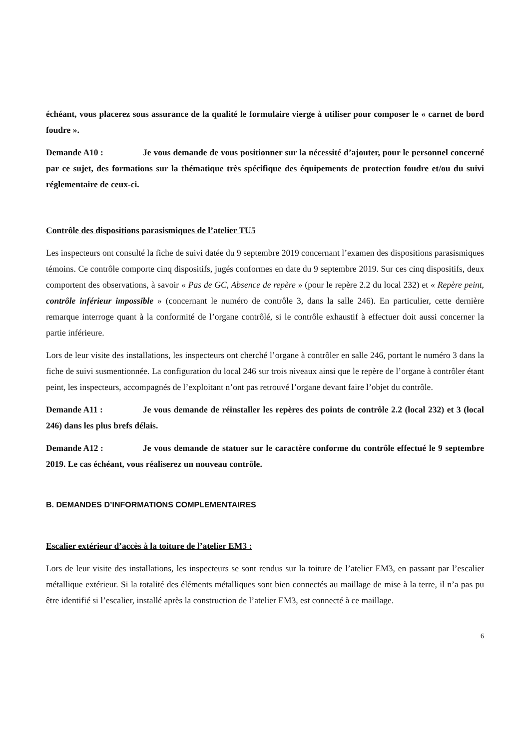échéant, vous placerez sous assurance de la qualité le formulaire vierge à utiliser pour composer le « carnet de bord foudre ».
Demande A10 : Je vous demande de vous positionner sur la nécessité d’ajouter, pour le personnel concerné par ce sujet, des formations sur la thématique très spécifique des équipements de protection foudre et/ou du suivi réglementaire de ceux-ci.
Contrôle des dispositions parasismiques de l’atelier TU5
Les inspecteurs ont consulté la fiche de suivi datée du 9 septembre 2019 concernant l’examen des dispositions parasismiques témoins. Ce contrôle comporte cinq dispositifs, jugés conformes en date du 9 septembre 2019. Sur ces cinq dispositifs, deux comportent des observations, à savoir « Pas de GC, Absence de repère » (pour le repère 2.2 du local 232) et « Repère peint, contrôle inférieur impossible » (concernant le numéro de contrôle 3, dans la salle 246). En particulier, cette dernière remarque interroge quant à la conformité de l’organe contrôlé, si le contrôle exhaustif à effectuer doit aussi concerner la partie inférieure.
Lors de leur visite des installations, les inspecteurs ont cherché l’organe à contrôler en salle 246, portant le numéro 3 dans la fiche de suivi susmentionnée. La configuration du local 246 sur trois niveaux ainsi que le repère de l’organe à contrôler étant peint, les inspecteurs, accompagnés de l’exploitant n’ont pas retrouvé l’organe devant faire l’objet du contrôle.
Demande A11 : Je vous demande de réinstaller les repères des points de contrôle 2.2 (local 232) et 3 (local 246) dans les plus brefs délais.
Demande A12 : Je vous demande de statuer sur le caractère conforme du contrôle effectué le 9 septembre 2019. Le cas échéant, vous réaliserez un nouveau contrôle.
B. DEMANDES D’INFORMATIONS COMPLEMENTAIRES
Escalier extérieur d’accès à la toiture de l’atelier EM3 :
Lors de leur visite des installations, les inspecteurs se sont rendus sur la toiture de l’atelier EM3, en passant par l’escalier métallique extérieur. Si la totalité des éléments métalliques sont bien connectés au maillage de mise à la terre, il n’a pas pu être identifié si l’escalier, installé après la construction de l’atelier EM3, est connecté à ce maillage.
6